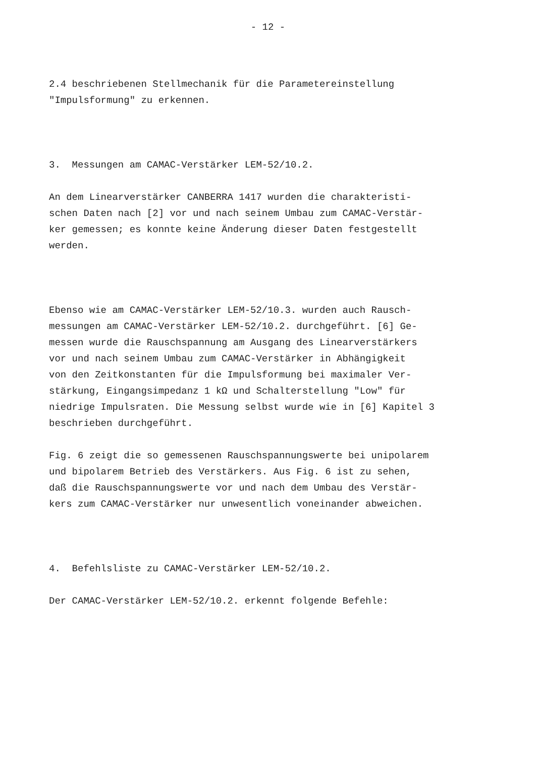- 12 -
2.4 beschriebenen Stellmechanik für die Parametereinstellung
"Impulsformung" zu erkennen.
3. Messungen am CAMAC-Verstärker LEM-52/10.2.
An dem Linearverstärker CANBERRA 1417 wurden die charakteristi-
schen Daten nach [2] vor und nach seinem Umbau zum CAMAC-Verstär-
ker gemessen; es konnte keine Änderung dieser Daten festgestellt
werden.
Ebenso wie am CAMAC-Verstärker LEM-52/10.3. wurden auch Rausch-
messungen am CAMAC-Verstärker LEM-52/10.2. durchgeführt. [6] Ge-
messen wurde die Rauschspannung am Ausgang des Linearverstärkers
vor und nach seinem Umbau zum CAMAC-Verstärker in Abhängigkeit
von den Zeitkonstanten für die Impulsformung bei maximaler Ver-
stärkung, Eingangsimpedanz 1 kΩ und Schalterstellung "Low" für
niedrige Impulsraten. Die Messung selbst wurde wie in [6] Kapitel 3
beschrieben durchgeführt.
Fig. 6 zeigt die so gemessenen Rauschspannungswerte bei unipolarem
und bipolarem Betrieb des Verstärkers. Aus Fig. 6 ist zu sehen,
daß die Rauschspannungswerte vor und nach dem Umbau des Verstär-
kers zum CAMAC-Verstärker nur unwesentlich voneinander abweichen.
4. Befehlsliste zu CAMAC-Verstärker LEM-52/10.2.
Der CAMAC-Verstärker LEM-52/10.2. erkennt folgende Befehle: